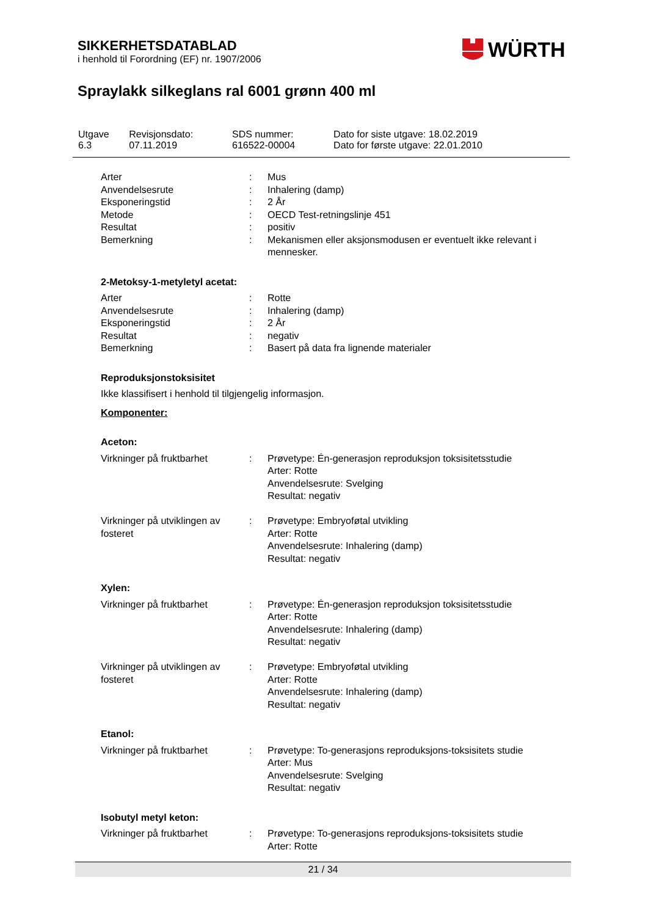SIKKERHETSDATABLAD
i henhold til Forordning (EF) nr. 1907/2006
WÜRTH
Spraylakk silkeglans ral 6001 grønn 400 ml
| Utgave 6.3 | Revisjonsdato: 07.11.2019 | SDS nummer: 616522-00004 | Dato for siste utgave: 18.02.2019 Dato for første utgave: 22.01.2010 |
| Arter | : | Mus |
| Anvendelsesrute | : | Inhalering (damp) |
| Eksponeringstid | : | 2 År |
| Metode | : | OECD Test-retningslinje 451 |
| Resultat | : | positiv |
| Bemerkning | : | Mekanismen eller aksjonsmodusen er eventuelt ikke relevant i mennesker. |
2-Metoksy-1-metyletyl acetat:
| Arter | : | Rotte |
| Anvendelsesrute | : | Inhalering (damp) |
| Eksponeringstid | : | 2 År |
| Resultat | : | negativ |
| Bemerkning | : | Basert på data fra lignende materialer |
Reproduksjonstoksisitet
Ikke klassifisert i henhold til tilgjengelig informasjon.
Komponenter:
Aceton:
| Virkninger på fruktbarhet | : | Prøvetype: Én-generasjon reproduksjon toksisitetsstudie Arter: Rotte Anvendelsesrute: Svelging Resultat: negativ |
| Virkninger på utviklingen av fosteret | : | Prøvetype: Embryoføtal utvikling Arter: Rotte Anvendelsesrute: Inhalering (damp) Resultat: negativ |
Xylen:
| Virkninger på fruktbarhet | : | Prøvetype: Én-generasjon reproduksjon toksisitetsstudie Arter: Rotte Anvendelsesrute: Inhalering (damp) Resultat: negativ |
| Virkninger på utviklingen av fosteret | : | Prøvetype: Embryoføtal utvikling Arter: Rotte Anvendelsesrute: Inhalering (damp) Resultat: negativ |
Etanol:
| Virkninger på fruktbarhet | : | Prøvetype: To-generasjons reproduksjons-toksisitets studie Arter: Mus Anvendelsesrute: Svelging Resultat: negativ |
Isobutyl metyl keton:
| Virkninger på fruktbarhet | : | Prøvetype: To-generasjons reproduksjons-toksisitets studie Arter: Rotte |
21 / 34